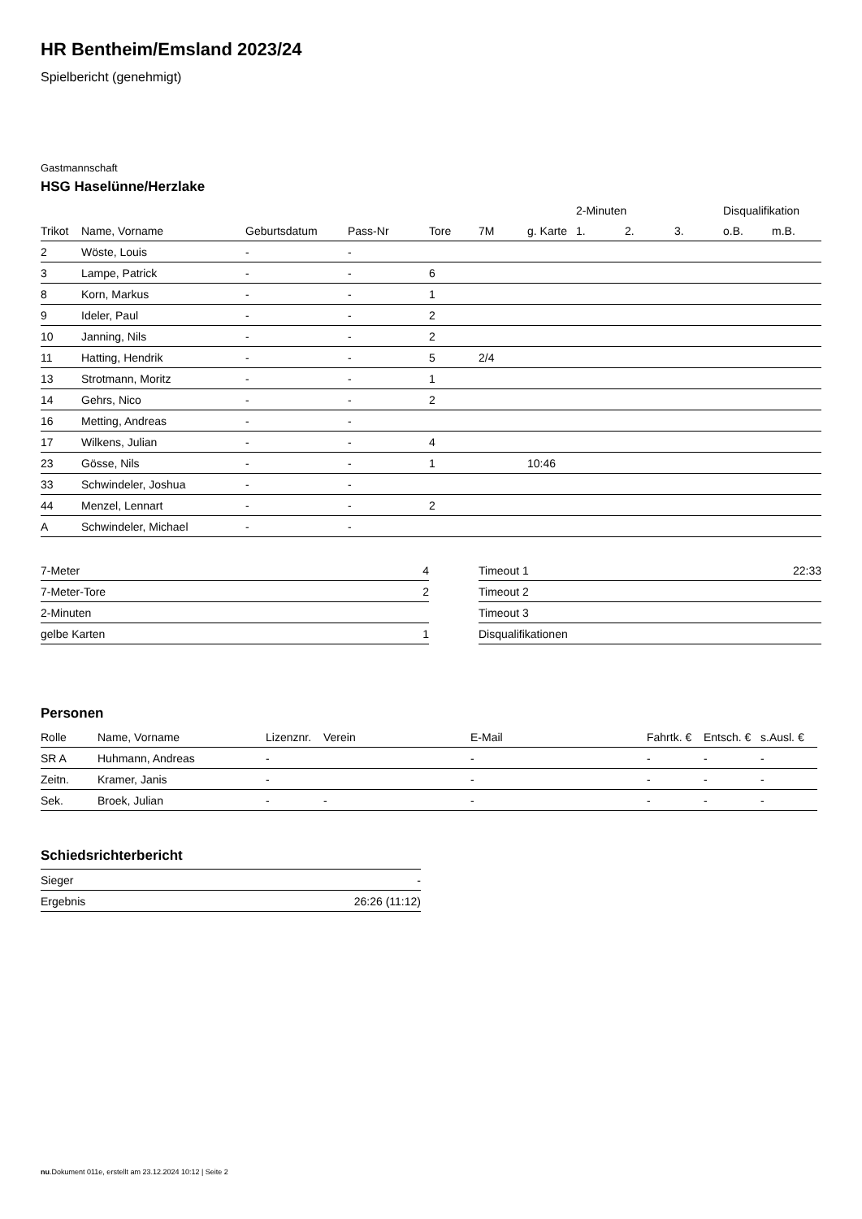HR Bentheim/Emsland 2023/24
Spielbericht (genehmigt)
Gastmannschaft
HSG Haselünne/Herzlake
| | | | | | | | 2-Minuten | | | Disqualifikation | |
| --- | --- | --- | --- | --- | --- | --- | --- | --- | --- | --- | --- |
| Trikot | Name, Vorname | Geburtsdatum | Pass-Nr | Tore | 7M | g. Karte | 1. | 2. | 3. | o.B. | m.B. |
| 2 | Wöste, Louis | - | - | | | | | | | | |
| 3 | Lampe, Patrick | - | - | 6 | | | | | | | |
| 8 | Korn, Markus | - | - | 1 | | | | | | | |
| 9 | Ideler, Paul | - | - | 2 | | | | | | | |
| 10 | Janning, Nils | - | - | 2 | | | | | | | |
| 11 | Hatting, Hendrik | - | - | 5 | 2/4 | | | | | | |
| 13 | Strotmann, Moritz | - | - | 1 | | | | | | | |
| 14 | Gehrs, Nico | - | - | 2 | | | | | | | |
| 16 | Metting, Andreas | - | - | | | | | | | | |
| 17 | Wilkens, Julian | - | - | 4 | | | | | | | |
| 23 | Gösse, Nils | - | - | 1 | | 10:46 | | | | | |
| 33 | Schwindeler, Joshua | - | - | | | | | | | | |
| 44 | Menzel, Lennart | - | - | 2 | | | | | | | |
| A | Schwindeler, Michael | - | - | | | | | | | | |
| 7-Meter | 4 |
| 7-Meter-Tore | 2 |
| 2-Minuten | |
| gelbe Karten | 1 |
| Timeout 1 | 22:33 |
| Timeout 2 | |
| Timeout 3 | |
| Disqualifikationen | |
Personen
| Rolle | Name, Vorname | Lizenznr. | Verein | E-Mail | Fahrtk. € | Entsch. € | s.Ausl. € |
| --- | --- | --- | --- | --- | --- | --- | --- |
| SR A | Huhmann, Andreas | - | | - | - | - | - |
| Zeitn. | Kramer, Janis | - | | - | - | - | - |
| Sek. | Broek, Julian | - | - | - | - | - | - |
Schiedsrichterbericht
| Sieger | - |
| Ergebnis | 26:26 (11:12) |
nu.Dokument 011e, erstellt am 23.12.2024 10:12 | Seite 2